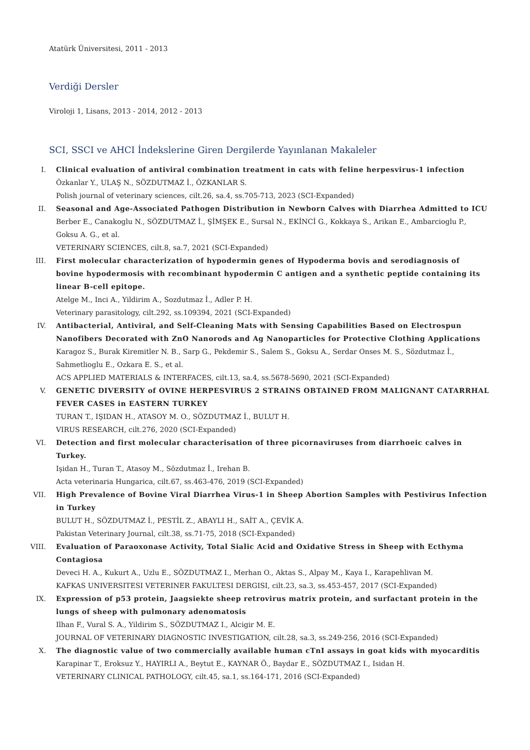Atatürk Üniversitesi, 2011 - 2013
Verdiği Dersler
Viroloji 1, Lisans, 2013 - 2014, 2012 - 2013
SCI, SSCI ve AHCI İndekslerine Giren Dergilerde Yayınlanan Makaleler
I. Clinical evaluation of antiviral combination treatment in cats with feline herpesvirus-1 infection
Özkanlar Y., ULAŞ N., SÖZDUTMAZ İ., ÖZKANLAR S.
Polish journal of veterinary sciences, cilt.26, sa.4, ss.705-713, 2023 (SCI-Expanded)
II. Seasonal and Age-Associated Pathogen Distribution in Newborn Calves with Diarrhea Admitted to ICU
Berber E., Canakoglu N., SÖZDUTMAZ İ., ŞİMŞEK E., Sursal N., EKİNCİ G., Kokkaya S., Arikan E., Ambarcioglu P., Goksu A. G., et al.
VETERINARY SCIENCES, cilt.8, sa.7, 2021 (SCI-Expanded)
III. First molecular characterization of hypodermin genes of Hypoderma bovis and serodiagnosis of bovine hypodermosis with recombinant hypodermin C antigen and a synthetic peptide containing its linear B-cell epitope.
Atelge M., Inci A., Yildirim A., Sozdutmaz İ., Adler P. H.
Veterinary parasitology, cilt.292, ss.109394, 2021 (SCI-Expanded)
IV. Antibacterial, Antiviral, and Self-Cleaning Mats with Sensing Capabilities Based on Electrospun Nanofibers Decorated with ZnO Nanorods and Ag Nanoparticles for Protective Clothing Applications
Karagoz S., Burak Kiremitler N. B., Sarp G., Pekdemir S., Salem S., Goksu A., Serdar Onses M. S., Sözdutmaz İ., Sahmetlioglu E., Ozkara E. S., et al.
ACS APPLIED MATERIALS & INTERFACES, cilt.13, sa.4, ss.5678-5690, 2021 (SCI-Expanded)
V. GENETIC DIVERSITY of OVINE HERPESVIRUS 2 STRAINS OBTAINED FROM MALIGNANT CATARRHAL FEVER CASES in EASTERN TURKEY
TURAN T., IŞIDAN H., ATASOY M. O., SÖZDUTMAZ İ., BULUT H.
VIRUS RESEARCH, cilt.276, 2020 (SCI-Expanded)
VI. Detection and first molecular characterisation of three picornaviruses from diarrhoeic calves in Turkey.
Işidan H., Turan T., Atasoy M., Sözdutmaz İ., Irehan B.
Acta veterinaria Hungarica, cilt.67, ss.463-476, 2019 (SCI-Expanded)
VII. High Prevalence of Bovine Viral Diarrhea Virus-1 in Sheep Abortion Samples with Pestivirus Infection in Turkey
BULUT H., SÖZDUTMAZ İ., PESTİL Z., ABAYLI H., SAİT A., ÇEVİK A.
Pakistan Veterinary Journal, cilt.38, ss.71-75, 2018 (SCI-Expanded)
VIII. Evaluation of Paraoxonase Activity, Total Sialic Acid and Oxidative Stress in Sheep with Ecthyma Contagiosa
Deveci H. A., Kukurt A., Uzlu E., SÖZDUTMAZ I., Merhan O., Aktas S., Alpay M., Kaya I., Karapehlivan M.
KAFKAS UNIVERSITESI VETERINER FAKULTESI DERGISI, cilt.23, sa.3, ss.453-457, 2017 (SCI-Expanded)
IX. Expression of p53 protein, Jaagsiekte sheep retrovirus matrix protein, and surfactant protein in the lungs of sheep with pulmonary adenomatosis
Ilhan F., Vural S. A., Yildirim S., SÖZDUTMAZ I., Alcigir M. E.
JOURNAL OF VETERINARY DIAGNOSTIC INVESTIGATION, cilt.28, sa.3, ss.249-256, 2016 (SCI-Expanded)
X. The diagnostic value of two commercially available human cTnI assays in goat kids with myocarditis
Karapinar T., Eroksuz Y., HAYIRLI A., Beytut E., KAYNAR Ö., Baydar E., SÖZDUTMAZ I., Isidan H.
VETERINARY CLINICAL PATHOLOGY, cilt.45, sa.1, ss.164-171, 2016 (SCI-Expanded)